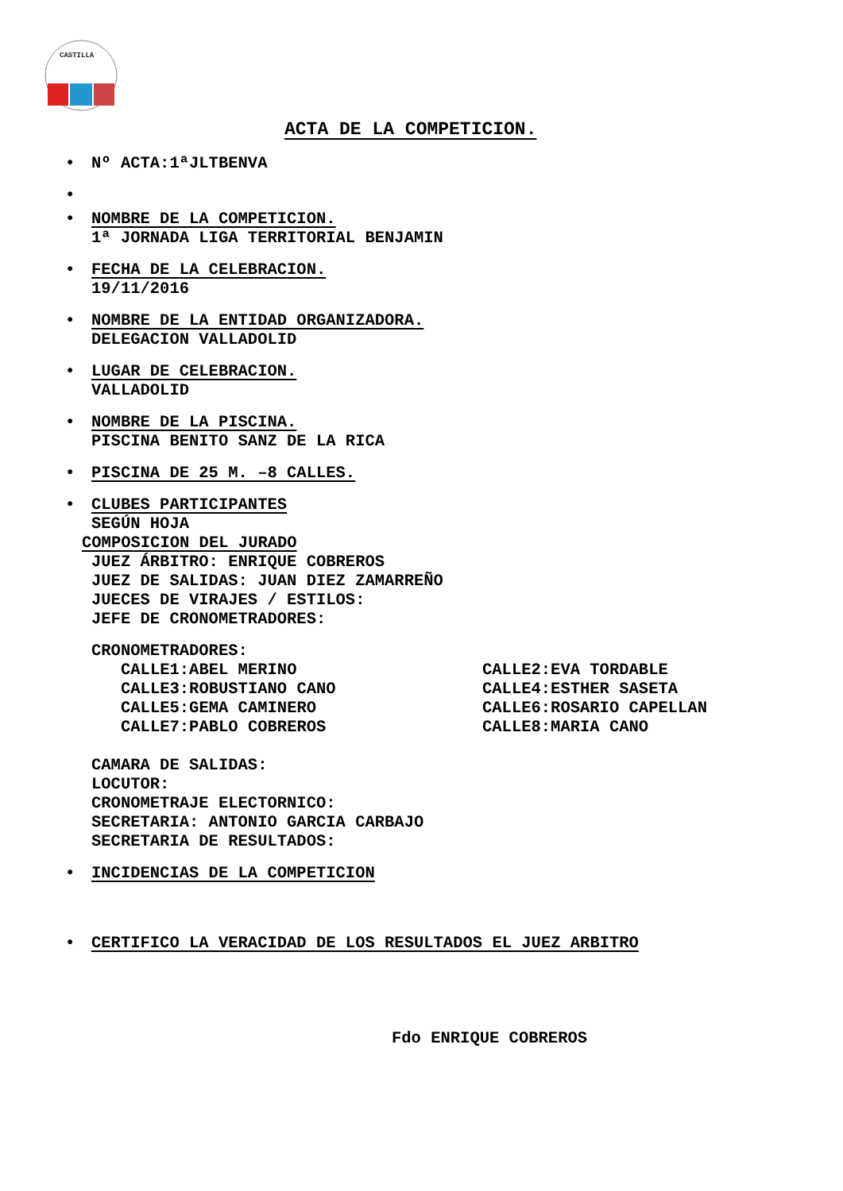CASTILLA
ACTA DE LA COMPETICION.
• Nº ACTA:1ªJLTBENVA
• • NOMBRE DE LA COMPETICION.
1ª JORNADA LIGA TERRITORIAL BENJAMIN
• FECHA DE LA CELEBRACION.
19/11/2016
• NOMBRE DE LA ENTIDAD ORGANIZADORA.
DELEGACION VALLADOLID
• LUGAR DE CELEBRACION.
VALLADOLID
• NOMBRE DE LA PISCINA.
PISCINA BENITO SANZ DE LA RICA
• PISCINA DE 25 M. –8 CALLES.
• CLUBES PARTICIPANTES
SEGÚN HOJA
COMPOSICION DEL JURADO
JUEZ ÁRBITRO: ENRIQUE COBREROS
JUEZ DE SALIDAS: JUAN DIEZ ZAMARREÑO
JUECES DE VIRAJES / ESTILOS:
JEFE DE CRONOMETRADORES:
CRONOMETRADORES:
CALLE1:ABEL MERINO CALLE2:EVA TORDABLE
CALLE3:ROBUSTIANO CANO CALLE4:ESTHER SASETA
CALLE5:GEMA CAMINERO CALLE6:ROSARIO CAPELLAN
CALLE7:PABLO COBREROS CALLE8:MARIA CANO
CAMARA DE SALIDAS:
LOCUTOR:
CRONOMETRAJE ELECTORNICO:
SECRETARIA: ANTONIO GARCIA CARBAJO
SECRETARIA DE RESULTADOS:
• INCIDENCIAS DE LA COMPETICION
• CERTIFICO LA VERACIDAD DE LOS RESULTADOS EL JUEZ ARBITRO
Fdo ENRIQUE COBREROS